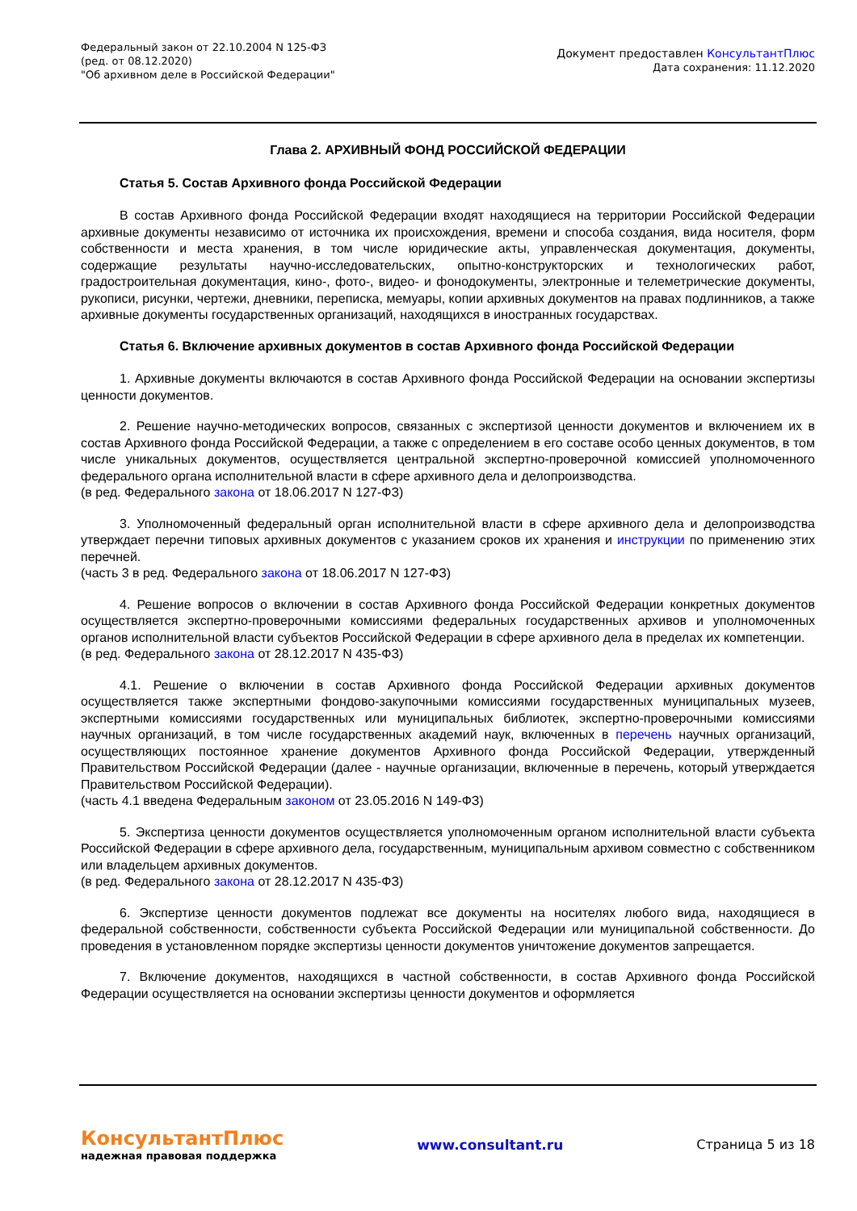Федеральный закон от 22.10.2004 N 125-ФЗ
(ред. от 08.12.2020)
"Об архивном деле в Российской Федерации"
Документ предоставлен КонсультантПлюс
Дата сохранения: 11.12.2020
Глава 2. АРХИВНЫЙ ФОНД РОССИЙСКОЙ ФЕДЕРАЦИИ
Статья 5. Состав Архивного фонда Российской Федерации
В состав Архивного фонда Российской Федерации входят находящиеся на территории Российской Федерации архивные документы независимо от источника их происхождения, времени и способа создания, вида носителя, форм собственности и места хранения, в том числе юридические акты, управленческая документация, документы, содержащие результаты научно-исследовательских, опытно-конструкторских и технологических работ, градостроительная документация, кино-, фото-, видео- и фонодокументы, электронные и телеметрические документы, рукописи, рисунки, чертежи, дневники, переписка, мемуары, копии архивных документов на правах подлинников, а также архивные документы государственных организаций, находящихся в иностранных государствах.
Статья 6. Включение архивных документов в состав Архивного фонда Российской Федерации
1. Архивные документы включаются в состав Архивного фонда Российской Федерации на основании экспертизы ценности документов.
2. Решение научно-методических вопросов, связанных с экспертизой ценности документов и включением их в состав Архивного фонда Российской Федерации, а также с определением в его составе особо ценных документов, в том числе уникальных документов, осуществляется центральной экспертно-проверочной комиссией уполномоченного федерального органа исполнительной власти в сфере архивного дела и делопроизводства.
(в ред. Федерального закона от 18.06.2017 N 127-ФЗ)
3. Уполномоченный федеральный орган исполнительной власти в сфере архивного дела и делопроизводства утверждает перечни типовых архивных документов с указанием сроков их хранения и инструкции по применению этих перечней.
(часть 3 в ред. Федерального закона от 18.06.2017 N 127-ФЗ)
4. Решение вопросов о включении в состав Архивного фонда Российской Федерации конкретных документов осуществляется экспертно-проверочными комиссиями федеральных государственных архивов и уполномоченных органов исполнительной власти субъектов Российской Федерации в сфере архивного дела в пределах их компетенции.
(в ред. Федерального закона от 28.12.2017 N 435-ФЗ)
4.1. Решение о включении в состав Архивного фонда Российской Федерации архивных документов осуществляется также экспертными фондово-закупочными комиссиями государственных муниципальных музеев, экспертными комиссиями государственных или муниципальных библиотек, экспертно-проверочными комиссиями научных организаций, в том числе государственных академий наук, включенных в перечень научных организаций, осуществляющих постоянное хранение документов Архивного фонда Российской Федерации, утвержденный Правительством Российской Федерации (далее - научные организации, включенные в перечень, который утверждается Правительством Российской Федерации).
(часть 4.1 введена Федеральным законом от 23.05.2016 N 149-ФЗ)
5. Экспертиза ценности документов осуществляется уполномоченным органом исполнительной власти субъекта Российской Федерации в сфере архивного дела, государственным, муниципальным архивом совместно с собственником или владельцем архивных документов.
(в ред. Федерального закона от 28.12.2017 N 435-ФЗ)
6. Экспертизе ценности документов подлежат все документы на носителях любого вида, находящиеся в федеральной собственности, собственности субъекта Российской Федерации или муниципальной собственности. До проведения в установленном порядке экспертизы ценности документов уничтожение документов запрещается.
7. Включение документов, находящихся в частной собственности, в состав Архивного фонда Российской Федерации осуществляется на основании экспертизы ценности документов и оформляется
КонсультантПлюс
надежная правовая поддержка
www.consultant.ru Страница 5 из 18